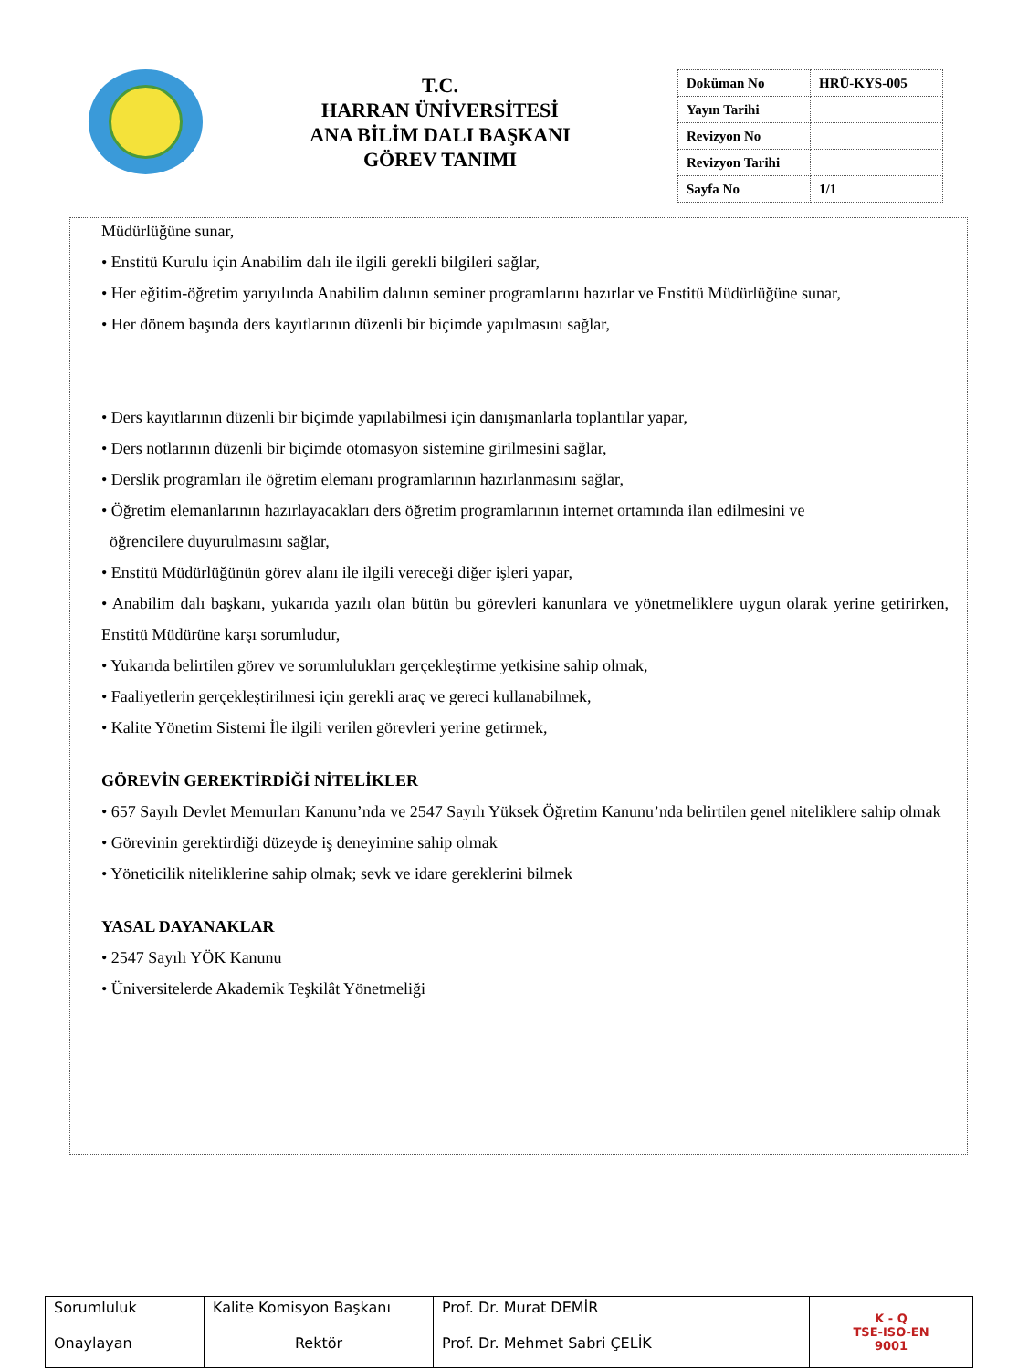T.C.
HARRAN ÜNİVERSİTESİ
ANA BİLİM DALI BAŞKANI
GÖREV TANIMI
| Doküman No | HRÜ-KYS-005 |
| Yayın Tarihi | |
| Revizyon No | |
| Revizyon Tarihi | |
| Sayfa No | 1/1 |
Müdürlüğüne sunar,
• Enstitü Kurulu için Anabilim dalı ile ilgili gerekli bilgileri sağlar,
• Her eğitim-öğretim yarıyılında Anabilim dalının seminer programlarını hazırlar ve Enstitü Müdürlüğüne sunar,
• Her dönem başında ders kayıtlarının düzenli bir biçimde yapılmasını sağlar,
• Ders kayıtlarının düzenli bir biçimde yapılabilmesi için danışmanlarla toplantılar yapar,
• Ders notlarının düzenli bir biçimde otomasyon sistemine girilmesini sağlar,
• Derslik programları ile öğretim elemanı programlarının hazırlanmasını sağlar,
• Öğretim elemanlarının hazırlayacakları ders öğretim programlarının internet ortamında ilan edilmesini ve
öğrencilere duyurulmasını sağlar,
• Enstitü Müdürlüğünün görev alanı ile ilgili vereceği diğer işleri yapar,
• Anabilim dalı başkanı, yukarıda yazılı olan bütün bu görevleri kanunlara ve yönetmeliklere uygun olarak yerine getirirken, Enstitü Müdürüne karşı sorumludur,
• Yukarıda belirtilen görev ve sorumlulukları gerçekleştirme yetkisine sahip olmak,
• Faaliyetlerin gerçekleştirilmesi için gerekli araç ve gereci kullanabilmek,
• Kalite Yönetim Sistemi İle ilgili verilen görevleri yerine getirmek,
GÖREVİN GEREKTİRDİĞİ NİTELİKLER
• 657 Sayılı Devlet Memurları Kanunu’nda ve 2547 Sayılı Yüksek Öğretim Kanunu’nda belirtilen genel niteliklere sahip olmak
• Görevinin gerektirdiği düzeyde iş deneyimine sahip olmak
• Yöneticilik niteliklerine sahip olmak; sevk ve idare gereklerini bilmek
YASAL DAYANAKLAR
• 2547 Sayılı YÖK Kanunu
• Üniversitelerde Akademik Teşkilât Yönetmeliği
| Sorumluluk | Kalite Komisyon Başkanı | Prof. Dr. Murat DEMİR | K - Q TSE-ISO-EN 9001 |
| Onaylayan | Rektör | Prof. Dr. Mehmet Sabri ÇELİK | |